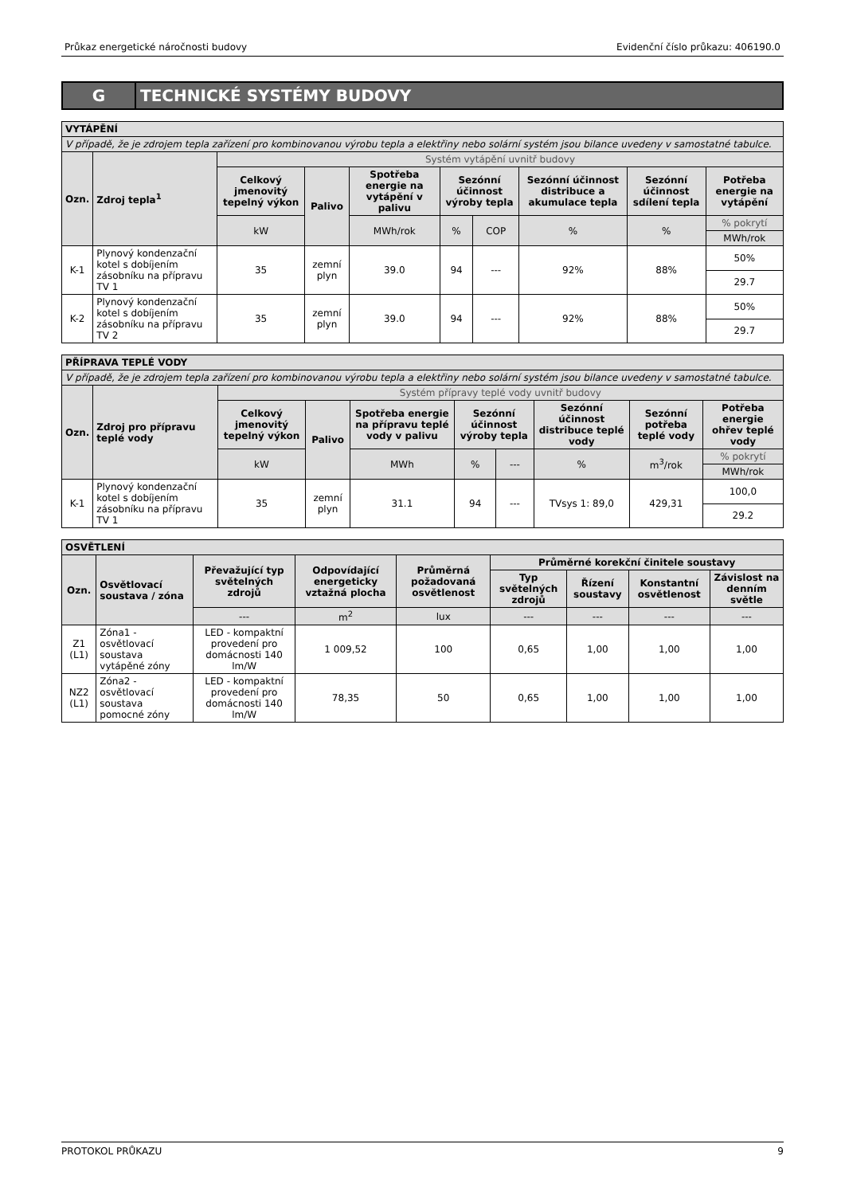Průkaz energetické náročnosti budovy Evidenční číslo průkazu: 406190.0
G TECHNICKÉ SYSTÉMY BUDOVY
| VYTÁPĚNÍ | | | | | | | | | |
| V případě, že je zdrojem tepla zařízení pro kombinovanou výrobu tepla a elektřiny nebo solární systém jsou bilance uvedeny v samostatné tabulce. | | | | | | | | | |
| Ozn. | Zdroj tepla<sup>1</sup> | Systém vytápění uvnitř budovy | | | | | | | |
| | | Celkový jmenovitý tepelný výkon | Palivo | Spotřeba energie na vytápění v palivu | Sezónní účinnost výroby tepla | | Sezónní účinnost distribuce a akumulace tepla | Sezónní účinnost sdílení tepla | Potřeba energie na vytápění |
| | | kW | | MWh/rok | % | COP | % | % | % pokrytí |
| | | | | | | | | | MWh/rok |
| K-1 | Plynový kondenzační kotel s dobíjením zásobníku na přípravu TV 1 | 35 | zemní plyn | 39.0 | 94 | --- | 92% | 88% | 50% |
| | | | | | | | | | 29.7 |
| K-2 | Plynový kondenzační kotel s dobíjením zásobníku na přípravu TV 2 | 35 | zemní plyn | 39.0 | 94 | --- | 92% | 88% | 50% |
| | | | | | | | | | 29.7 |
| PŘÍPRAVA TEPLÉ VODY | | | | | | | | | |
| V případě, že je zdrojem tepla zařízení pro kombinovanou výrobu tepla a elektřiny nebo solární systém jsou bilance uvedeny v samostatné tabulce. | | | | | | | | | |
| Ozn. | Zdroj pro přípravu teplé vody | Systém přípravy teplé vody uvnitř budovy | | | | | | | |
| | | Celkový jmenovitý tepelný výkon | Palivo | Spotřeba energie na přípravu teplé vody v palivu | Sezónní účinnost výroby tepla | | Sezónní účinnost distribuce teplé vody | Sezónní potřeba teplé vody | Potřeba energie ohřev teplé vody |
| | | kW | | MWh | % | --- | % | m<sup>3</sup>/rok | % pokrytí |
| | | | | | | | | | MWh/rok |
| K-1 | Plynový kondenzační kotel s dobíjením zásobníku na přípravu TV 1 | 35 | zemní plyn | 31.1 | 94 | --- | TVsys 1: 89,0 | 429,31 | 100,0 |
| | | | | | | | | | 29.2 |
| OSVĚTLENÍ | | | | | | | | |
| Ozn. | Osvětlovací soustava / zóna | Převažující typ světelných zdrojů | Odpovídající energeticky vztažná plocha | Průměrná požadovaná osvětlenost | Průměrné korekční činitele soustavy | | | |
| | | | | | Typ světelných zdrojů | Řízení soustavy | Konstantní osvětlenost | Závislost na denním světle |
| | | --- | m<sup>2</sup> | lux | --- | --- | --- | --- |
| Z1 (L1) | Zóna1 - osvětlovací soustava vytápěné zóny | LED - kompaktní provedení pro domácnosti 140 lm/W | 1 009,52 | 100 | 0,65 | 1,00 | 1,00 | 1,00 |
| NZ2 (L1) | Zóna2 - osvětlovací soustava pomocné zóny | LED - kompaktní provedení pro domácnosti 140 lm/W | 78,35 | 50 | 0,65 | 1,00 | 1,00 | 1,00 |
PROTOKOL PRŮKAZU 9